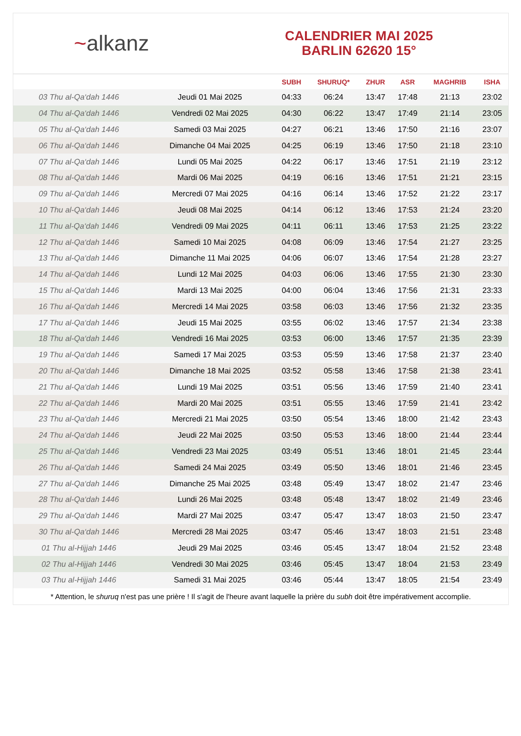~alkanz
CALENDRIER MAI 2025
BARLIN 62620 15°
| | | SUBH | SHURUQ* | ZHUR | ASR | MAGHRIB | ISHA |
| --- | --- | --- | --- | --- | --- | --- | --- |
| 03 Thu al-Qa‘dah 1446 | Jeudi 01 Mai 2025 | 04:33 | 06:24 | 13:47 | 17:48 | 21:13 | 23:02 |
| 04 Thu al-Qa‘dah 1446 | Vendredi 02 Mai 2025 | 04:30 | 06:22 | 13:47 | 17:49 | 21:14 | 23:05 |
| 05 Thu al-Qa‘dah 1446 | Samedi 03 Mai 2025 | 04:27 | 06:21 | 13:46 | 17:50 | 21:16 | 23:07 |
| 06 Thu al-Qa‘dah 1446 | Dimanche 04 Mai 2025 | 04:25 | 06:19 | 13:46 | 17:50 | 21:18 | 23:10 |
| 07 Thu al-Qa‘dah 1446 | Lundi 05 Mai 2025 | 04:22 | 06:17 | 13:46 | 17:51 | 21:19 | 23:12 |
| 08 Thu al-Qa‘dah 1446 | Mardi 06 Mai 2025 | 04:19 | 06:16 | 13:46 | 17:51 | 21:21 | 23:15 |
| 09 Thu al-Qa‘dah 1446 | Mercredi 07 Mai 2025 | 04:16 | 06:14 | 13:46 | 17:52 | 21:22 | 23:17 |
| 10 Thu al-Qa‘dah 1446 | Jeudi 08 Mai 2025 | 04:14 | 06:12 | 13:46 | 17:53 | 21:24 | 23:20 |
| 11 Thu al-Qa‘dah 1446 | Vendredi 09 Mai 2025 | 04:11 | 06:11 | 13:46 | 17:53 | 21:25 | 23:22 |
| 12 Thu al-Qa‘dah 1446 | Samedi 10 Mai 2025 | 04:08 | 06:09 | 13:46 | 17:54 | 21:27 | 23:25 |
| 13 Thu al-Qa‘dah 1446 | Dimanche 11 Mai 2025 | 04:06 | 06:07 | 13:46 | 17:54 | 21:28 | 23:27 |
| 14 Thu al-Qa‘dah 1446 | Lundi 12 Mai 2025 | 04:03 | 06:06 | 13:46 | 17:55 | 21:30 | 23:30 |
| 15 Thu al-Qa‘dah 1446 | Mardi 13 Mai 2025 | 04:00 | 06:04 | 13:46 | 17:56 | 21:31 | 23:33 |
| 16 Thu al-Qa‘dah 1446 | Mercredi 14 Mai 2025 | 03:58 | 06:03 | 13:46 | 17:56 | 21:32 | 23:35 |
| 17 Thu al-Qa‘dah 1446 | Jeudi 15 Mai 2025 | 03:55 | 06:02 | 13:46 | 17:57 | 21:34 | 23:38 |
| 18 Thu al-Qa‘dah 1446 | Vendredi 16 Mai 2025 | 03:53 | 06:00 | 13:46 | 17:57 | 21:35 | 23:39 |
| 19 Thu al-Qa‘dah 1446 | Samedi 17 Mai 2025 | 03:53 | 05:59 | 13:46 | 17:58 | 21:37 | 23:40 |
| 20 Thu al-Qa‘dah 1446 | Dimanche 18 Mai 2025 | 03:52 | 05:58 | 13:46 | 17:58 | 21:38 | 23:41 |
| 21 Thu al-Qa‘dah 1446 | Lundi 19 Mai 2025 | 03:51 | 05:56 | 13:46 | 17:59 | 21:40 | 23:41 |
| 22 Thu al-Qa‘dah 1446 | Mardi 20 Mai 2025 | 03:51 | 05:55 | 13:46 | 17:59 | 21:41 | 23:42 |
| 23 Thu al-Qa‘dah 1446 | Mercredi 21 Mai 2025 | 03:50 | 05:54 | 13:46 | 18:00 | 21:42 | 23:43 |
| 24 Thu al-Qa‘dah 1446 | Jeudi 22 Mai 2025 | 03:50 | 05:53 | 13:46 | 18:00 | 21:44 | 23:44 |
| 25 Thu al-Qa‘dah 1446 | Vendredi 23 Mai 2025 | 03:49 | 05:51 | 13:46 | 18:01 | 21:45 | 23:44 |
| 26 Thu al-Qa‘dah 1446 | Samedi 24 Mai 2025 | 03:49 | 05:50 | 13:46 | 18:01 | 21:46 | 23:45 |
| 27 Thu al-Qa‘dah 1446 | Dimanche 25 Mai 2025 | 03:48 | 05:49 | 13:47 | 18:02 | 21:47 | 23:46 |
| 28 Thu al-Qa‘dah 1446 | Lundi 26 Mai 2025 | 03:48 | 05:48 | 13:47 | 18:02 | 21:49 | 23:46 |
| 29 Thu al-Qa‘dah 1446 | Mardi 27 Mai 2025 | 03:47 | 05:47 | 13:47 | 18:03 | 21:50 | 23:47 |
| 30 Thu al-Qa‘dah 1446 | Mercredi 28 Mai 2025 | 03:47 | 05:46 | 13:47 | 18:03 | 21:51 | 23:48 |
| 01 Thu al-Hijjah 1446 | Jeudi 29 Mai 2025 | 03:46 | 05:45 | 13:47 | 18:04 | 21:52 | 23:48 |
| 02 Thu al-Hijjah 1446 | Vendredi 30 Mai 2025 | 03:46 | 05:45 | 13:47 | 18:04 | 21:53 | 23:49 |
| 03 Thu al-Hijjah 1446 | Samedi 31 Mai 2025 | 03:46 | 05:44 | 13:47 | 18:05 | 21:54 | 23:49 |
* Attention, le shuruq n'est pas une prière ! Il s'agit de l'heure avant laquelle la prière du subh doit être impérativement accomplie.